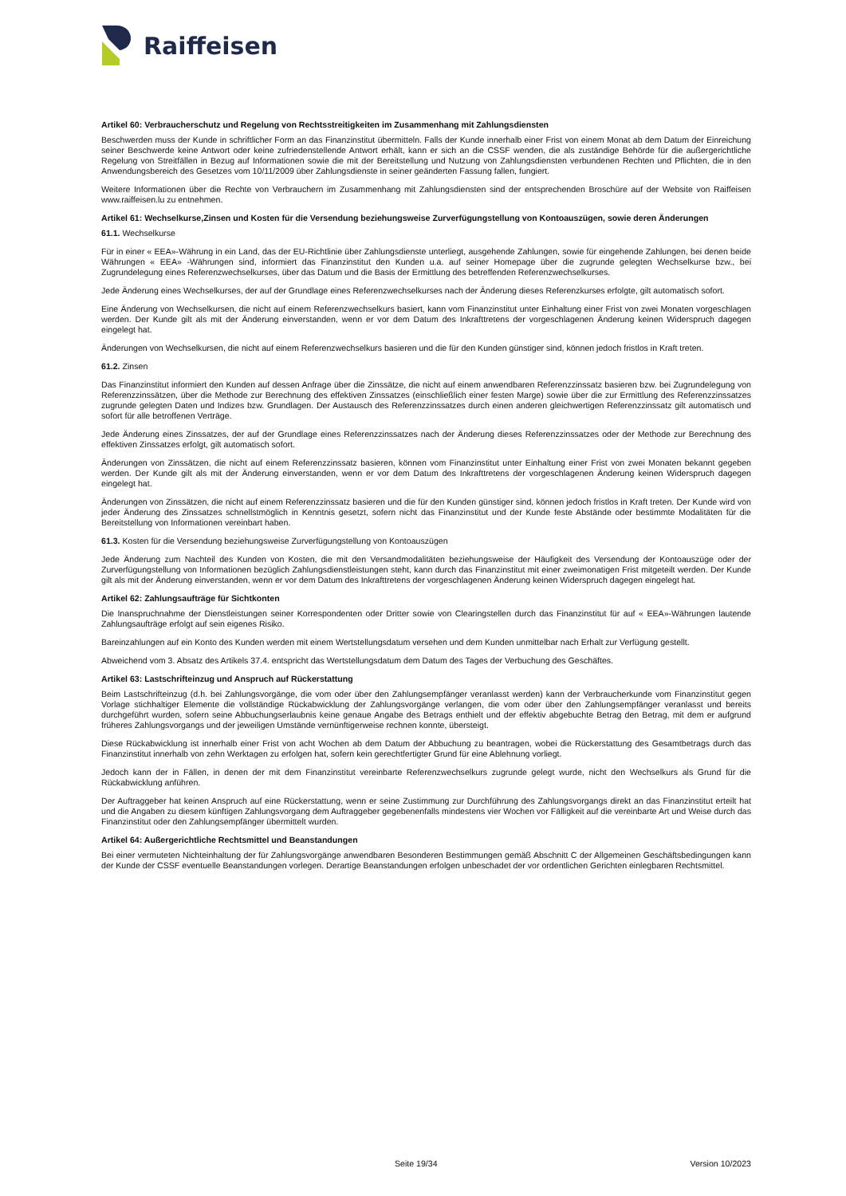Raiffeisen
Artikel 60: Verbraucherschutz und Regelung von Rechtsstreitigkeiten im Zusammenhang mit Zahlungsdiensten
Beschwerden muss der Kunde in schriftlicher Form an das Finanzinstitut übermitteln. Falls der Kunde innerhalb einer Frist von einem Monat ab dem Datum der Einreichung seiner Beschwerde keine Antwort oder keine zufriedenstellende Antwort erhält, kann er sich an die CSSF wenden, die als zuständige Behörde für die außergerichtliche Regelung von Streitfällen in Bezug auf Informationen sowie die mit der Bereitstellung und Nutzung von Zahlungsdiensten verbundenen Rechten und Pflichten, die in den Anwendungsbereich des Gesetzes vom 10/11/2009 über Zahlungsdienste in seiner geänderten Fassung fallen, fungiert.
Weitere Informationen über die Rechte von Verbrauchern im Zusammenhang mit Zahlungsdiensten sind der entsprechenden Broschüre auf der Website von Raiffeisen www.raiffeisen.lu zu entnehmen.
Artikel 61: Wechselkurse,Zinsen und Kosten für die Versendung beziehungsweise Zurverfügungstellung von Kontoauszügen, sowie deren Änderungen
61.1. Wechselkurse
Für in einer « EEA»-Währung in ein Land, das der EU-Richtlinie über Zahlungsdienste unterliegt, ausgehende Zahlungen, sowie für eingehende Zahlungen, bei denen beide Währungen « EEA» -Währungen sind, informiert das Finanzinstitut den Kunden u.a. auf seiner Homepage über die zugrunde gelegten Wechselkurse bzw., bei Zugrundelegung eines Referenzwechselkurses, über das Datum und die Basis der Ermittlung des betreffenden Referenzwechselkurses.
Jede Änderung eines Wechselkurses, der auf der Grundlage eines Referenzwechselkurses nach der Änderung dieses Referenzkurses erfolgte, gilt automatisch sofort.
Eine Änderung von Wechselkursen, die nicht auf einem Referenzwechselkurs basiert, kann vom Finanzinstitut unter Einhaltung einer Frist von zwei Monaten vorgeschlagen werden. Der Kunde gilt als mit der Änderung einverstanden, wenn er vor dem Datum des Inkrafttretens der vorgeschlagenen Änderung keinen Widerspruch dagegen eingelegt hat.
Änderungen von Wechselkursen, die nicht auf einem Referenzwechselkurs basieren und die für den Kunden günstiger sind, können jedoch fristlos in Kraft treten.
61.2. Zinsen
Das Finanzinstitut informiert den Kunden auf dessen Anfrage über die Zinssätze, die nicht auf einem anwendbaren Referenzzinssatz basieren bzw. bei Zugrundelegung von Referenzzinssätzen, über die Methode zur Berechnung des effektiven Zinssatzes (einschließlich einer festen Marge) sowie über die zur Ermittlung des Referenzzinssatzes zugrunde gelegten Daten und Indizes bzw. Grundlagen. Der Austausch des Referenzzinssatzes durch einen anderen gleichwertigen Referenzzinssatz gilt automatisch und sofort für alle betroffenen Verträge.
Jede Änderung eines Zinssatzes, der auf der Grundlage eines Referenzzinssatzes nach der Änderung dieses Referenzzinssatzes oder der Methode zur Berechnung des effektiven Zinssatzes erfolgt, gilt automatisch sofort.
Änderungen von Zinssätzen, die nicht auf einem Referenzzinssatz basieren, können vom Finanzinstitut unter Einhaltung einer Frist von zwei Monaten bekannt gegeben werden. Der Kunde gilt als mit der Änderung einverstanden, wenn er vor dem Datum des Inkrafttretens der vorgeschlagenen Änderung keinen Widerspruch dagegen eingelegt hat.
Änderungen von Zinssätzen, die nicht auf einem Referenzzinssatz basieren und die für den Kunden günstiger sind, können jedoch fristlos in Kraft treten. Der Kunde wird von jeder Änderung des Zinssatzes schnellstmöglich in Kenntnis gesetzt, sofern nicht das Finanzinstitut und der Kunde feste Abstände oder bestimmte Modalitäten für die Bereitstellung von Informationen vereinbart haben.
61.3. Kosten für die Versendung beziehungsweise Zurverfügungstellung von Kontoauszügen
Jede Änderung zum Nachteil des Kunden von Kosten, die mit den Versandmodalitäten beziehungsweise der Häufigkeit des Versendung der Kontoauszüge oder der Zurverfügungstellung von Informationen bezüglich Zahlungsdienstleistungen steht, kann durch das Finanzinstitut mit einer zweimonatigen Frist mitgeteilt werden. Der Kunde gilt als mit der Änderung einverstanden, wenn er vor dem Datum des Inkrafttretens der vorgeschlagenen Änderung keinen Widerspruch dagegen eingelegt hat.
Artikel 62: Zahlungsaufträge für Sichtkonten
Die Inanspruchnahme der Dienstleistungen seiner Korrespondenten oder Dritter sowie von Clearingstellen durch das Finanzinstitut für auf « EEA»-Währungen lautende Zahlungsaufträge erfolgt auf sein eigenes Risiko.
Bareinzahlungen auf ein Konto des Kunden werden mit einem Wertstellungsdatum versehen und dem Kunden unmittelbar nach Erhalt zur Verfügung gestellt.
Abweichend vom 3. Absatz des Artikels 37.4. entspricht das Wertstellungsdatum dem Datum des Tages der Verbuchung des Geschäftes.
Artikel 63: Lastschrifteinzug und Anspruch auf Rückerstattung
Beim Lastschrifteinzug (d.h. bei Zahlungsvorgänge, die vom oder über den Zahlungsempfänger veranlasst werden) kann der Verbraucherkunde vom Finanzinstitut gegen Vorlage stichhaltiger Elemente die vollständige Rückabwicklung der Zahlungsvorgänge verlangen, die vom oder über den Zahlungsempfänger veranlasst und bereits durchgeführt wurden, sofern seine Abbuchungserlaubnis keine genaue Angabe des Betrags enthielt und der effektiv abgebuchte Betrag den Betrag, mit dem er aufgrund früheres Zahlungsvorgangs und der jeweiligen Umstände vernünftigerweise rechnen konnte, übersteigt.
Diese Rückabwicklung ist innerhalb einer Frist von acht Wochen ab dem Datum der Abbuchung zu beantragen, wobei die Rückerstattung des Gesamtbetrags durch das Finanzinstitut innerhalb von zehn Werktagen zu erfolgen hat, sofern kein gerechtfertigter Grund für eine Ablehnung vorliegt.
Jedoch kann der in Fällen, in denen der mit dem Finanzinstitut vereinbarte Referenzwechselkurs zugrunde gelegt wurde, nicht den Wechselkurs als Grund für die Rückabwicklung anführen.
Der Auftraggeber hat keinen Anspruch auf eine Rückerstattung, wenn er seine Zustimmung zur Durchführung des Zahlungsvorgangs direkt an das Finanzinstitut erteilt hat und die Angaben zu diesem künftigen Zahlungsvorgang dem Auftraggeber gegebenenfalls mindestens vier Wochen vor Fälligkeit auf die vereinbarte Art und Weise durch das Finanzinstitut oder den Zahlungsempfänger übermittelt wurden.
Artikel 64: Außergerichtliche Rechtsmittel und Beanstandungen
Bei einer vermuteten Nichteinhaltung der für Zahlungsvorgänge anwendbaren Besonderen Bestimmungen gemäß Abschnitt C der Allgemeinen Geschäftsbedingungen kann der Kunde der CSSF eventuelle Beanstandungen vorlegen. Derartige Beanstandungen erfolgen unbeschadet der vor ordentlichen Gerichten einlegbaren Rechtsmittel.
Seite 19/34 Version 10/2023